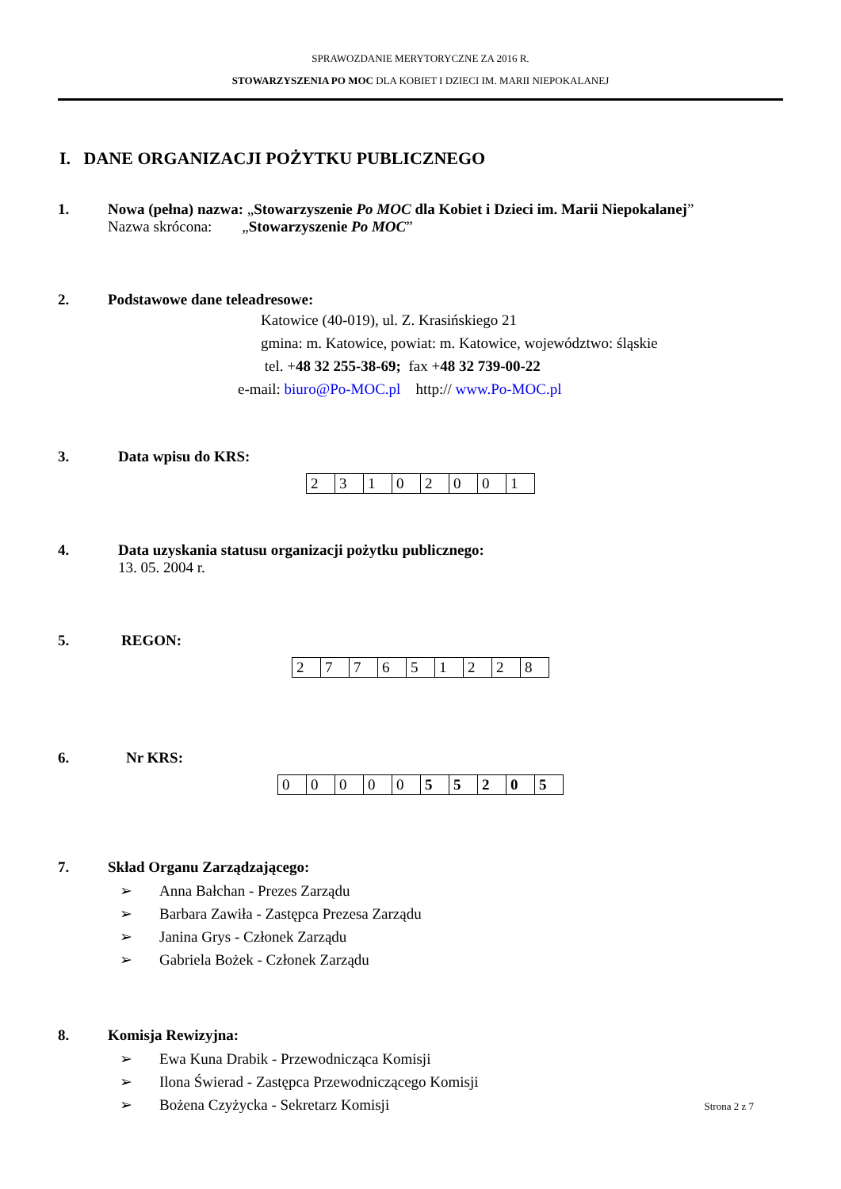SPRAWOZDANIE MERYTORYCZNE ZA 2016 R.
STOWARZYSZENIA PO MOC DLA KOBIET I DZIECI IM. MARII NIEPOKALANEJ
I. DANE ORGANIZACJI POŻYTKU PUBLICZNEGO
1. Nowa (pełna) nazwa: „Stowarzyszenie Po MOC dla Kobiet i Dzieci im. Marii Niepokalanej”
Nazwa skrócona: „Stowarzyszenie Po MOC”
2. Podstawowe dane teleadresowe:
Katowice (40-019), ul. Z. Krasińskiego 21
gmina: m. Katowice, powiat: m. Katowice, województwo: śląskie
tel. +48 32 255-38-69; fax +48 32 739-00-22
e-mail: biuro@Po-MOC.pl http:// www.Po-MOC.pl
3. Data wpisu do KRS:
| 2 | 3 | 1 | 0 | 2 | 0 | 0 | 1 |
4. Data uzyskania statusu organizacji pożytku publicznego:
13. 05. 2004 r.
5. REGON:
| 2 | 7 | 7 | 6 | 5 | 1 | 2 | 2 | 8 |
6. Nr KRS:
| 0 | 0 | 0 | 0 | 0 | 5 | 5 | 2 | 0 | 5 |
7. Skład Organu Zarządzającego:
➢ Anna Bałchan - Prezes Zarządu
➢ Barbara Zawiła - Zastępca Prezesa Zarządu
➢ Janina Grys - Członek Zarządu
➢ Gabriela Bożek - Członek Zarządu
8. Komisja Rewizyjna:
➢ Ewa Kuna Drabik - Przewodnicząca Komisji
➢ Ilona Świerad - Zastępca Przewodniczącego Komisji
➢ Bożena Czyżycka - Sekretarz Komisji
Strona 2 z 7